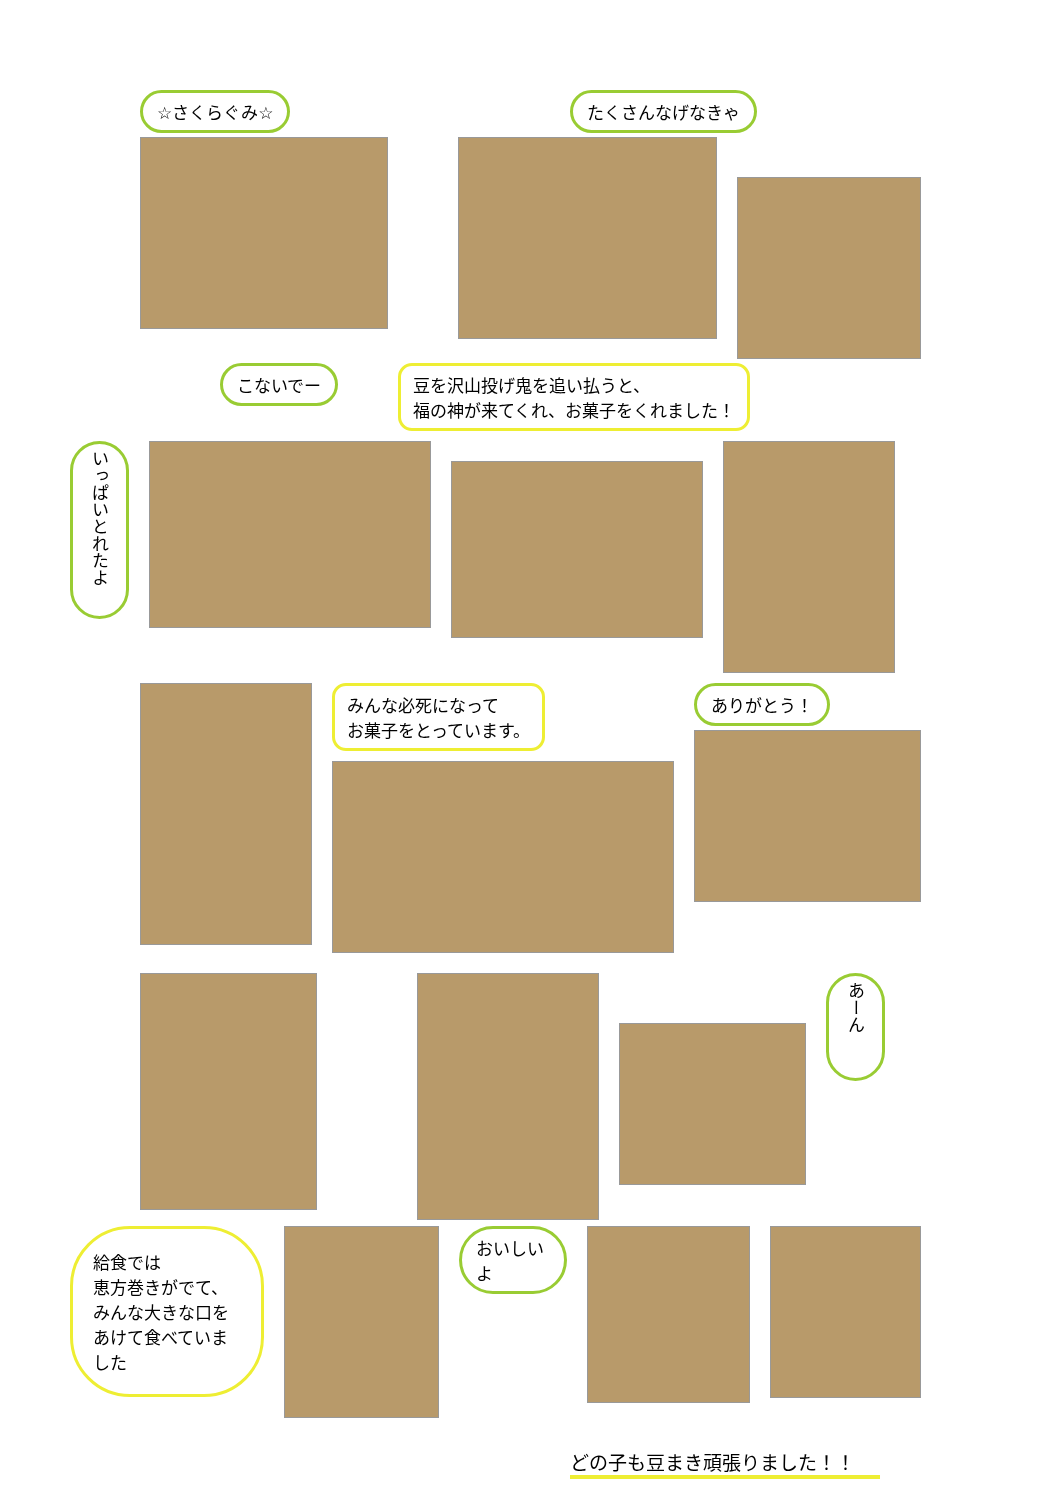☆さくらぐみ☆ たくさんなげなきゃ
こないでー 豆を沢山投げ鬼を追い払うと、
福の神が来てくれ、お菓子をくれました！
いっぱいとれたよ
みんな必死になって
お菓子をとっています。
ありがとう！
あーん
給食では
恵方巻きがでて、
みんな大きな口を
あけて食べていました
おいしいよ
どの子も豆まき頑張りました！！